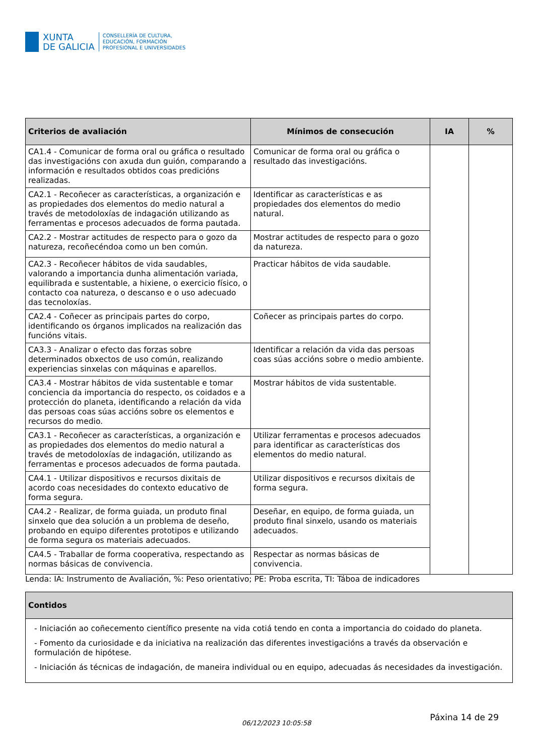XUNTA
DE GALICIA
CONSELLERÍA DE CULTURA,
EDUCACIÓN, FORMACIÓN
PROFESIONAL E UNIVERSIDADES
| Criterios de avaliación | Mínimos de consecución | IA | % |
| --- | --- | --- | --- |
| CA1.4 - Comunicar de forma oral ou gráfica o resultado das investigacións con axuda dun guión, comparando a información e resultados obtidos coas predicións realizadas. | Comunicar de forma oral ou gráfica o resultado das investigacións. | | |
| CA2.1 - Recoñecer as características, a organización e as propiedades dos elementos do medio natural a través de metodoloxías de indagación utilizando as ferramentas e procesos adecuados de forma pautada. | Identificar as características e as propiedades dos elementos do medio natural. | | |
| CA2.2 - Mostrar actitudes de respecto para o gozo da natureza, recoñecéndoa como un ben común. | Mostrar actitudes de respecto para o gozo da natureza. | | |
| CA2.3 - Recoñecer hábitos de vida saudables, valorando a importancia dunha alimentación variada, equilibrada e sustentable, a hixiene, o exercicio físico, o contacto coa natureza, o descanso e o uso adecuado das tecnoloxías. | Practicar hábitos de vida saudable. | | |
| CA2.4 - Coñecer as principais partes do corpo, identificando os órganos implicados na realización das funcións vitais. | Coñecer as principais partes do corpo. | | |
| CA3.3 - Analizar o efecto das forzas sobre determinados obxectos de uso común, realizando experiencias sinxelas con máquinas e aparellos. | Identificar a relación da vida das persoas coas súas accións sobre o medio ambiente. | | |
| CA3.4 - Mostrar hábitos de vida sustentable e tomar conciencia da importancia do respecto, os coidados e a protección do planeta, identificando a relación da vida das persoas coas súas accións sobre os elementos e recursos do medio. | Mostrar hábitos de vida sustentable. | | |
| CA3.1 - Recoñecer as características, a organización e as propiedades dos elementos do medio natural a través de metodoloxías de indagación, utilizando as ferramentas e procesos adecuados de forma pautada. | Utilizar ferramentas e procesos adecuados para identificar as características dos elementos do medio natural. | | |
| CA4.1 - Utilizar dispositivos e recursos dixitais de acordo coas necesidades do contexto educativo de forma segura. | Utilizar dispositivos e recursos dixitais de forma segura. | | |
| CA4.2 - Realizar, de forma guiada, un produto final sinxelo que dea solución a un problema de deseño, probando en equipo diferentes prototipos e utilizando de forma segura os materiais adecuados. | Deseñar, en equipo, de forma guiada, un produto final sinxelo, usando os materiais adecuados. | | |
| CA4.5 - Traballar de forma cooperativa, respectando as normas básicas de convivencia. | Respectar as normas básicas de convivencia. | | |
Lenda: IA: Instrumento de Avaliación, %: Peso orientativo; PE: Proba escrita, TI: Táboa de indicadores
| Contidos |
| --- |
| - Iniciación ao coñecemento científico presente na vida cotiá tendo en conta a importancia do coidado do planeta. - Fomento da curiosidade e da iniciativa na realización das diferentes investigacións a través da observación e formulación de hipótese. - Iniciación ás técnicas de indagación, de maneira individual ou en equipo, adecuadas ás necesidades da investigación. |
06/12/2023 10:05:58 Páxina 14 de 29